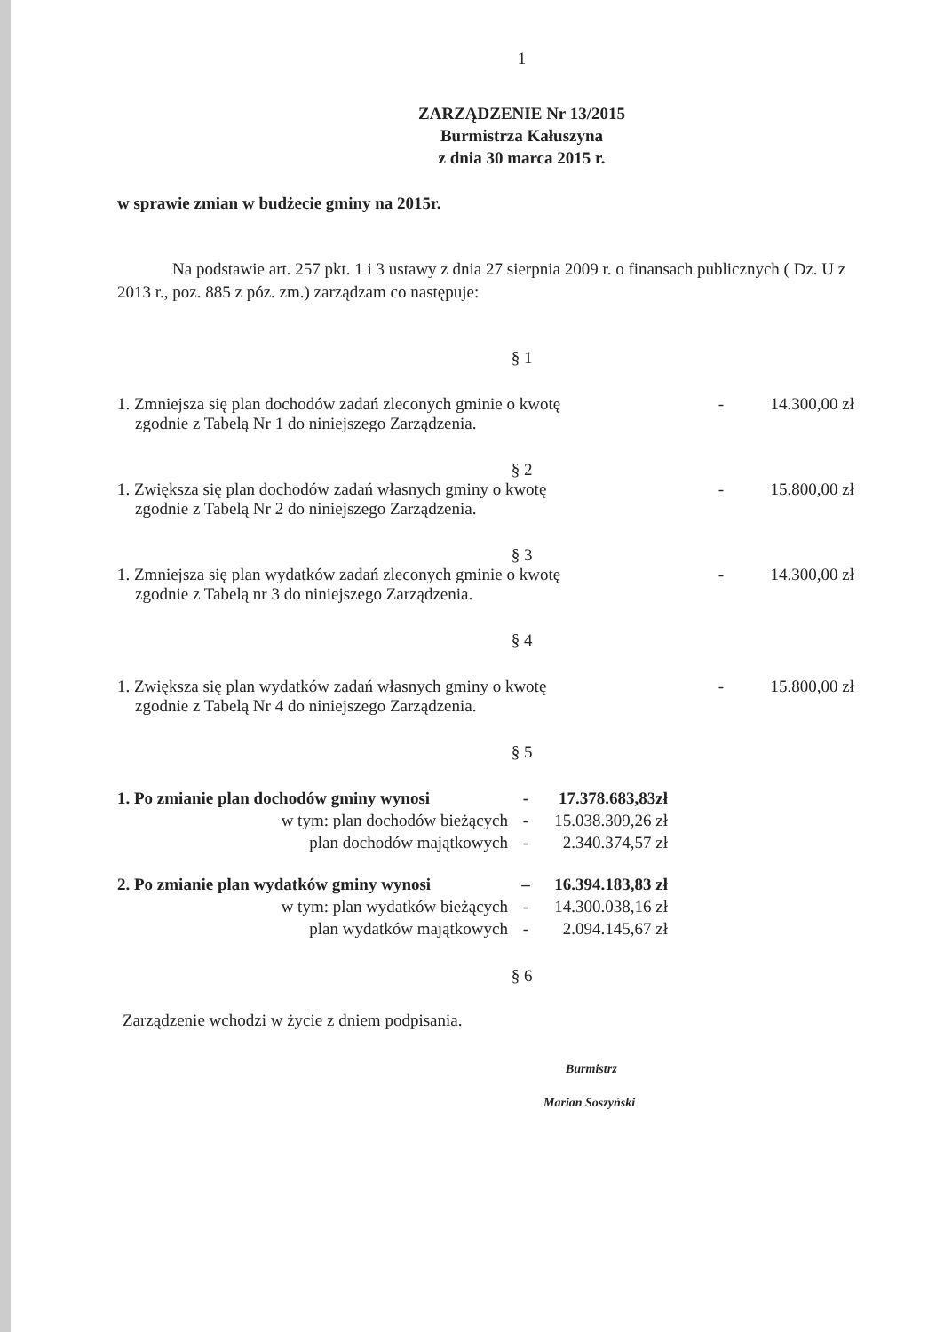1
ZARZĄDZENIE Nr 13/2015
Burmistrza Kałuszyna
z dnia 30 marca 2015 r.
w sprawie zmian w budżecie gminy na 2015r.
Na podstawie art. 257 pkt. 1 i 3 ustawy z dnia 27 sierpnia 2009 r. o finansach publicznych ( Dz. U z 2013 r., poz. 885 z póz. zm.) zarządzam co następuje:
§ 1
1. Zmniejsza się plan dochodów zadań zleconych gminie o kwotę
zgodnie z Tabelą Nr 1 do niniejszego Zarządzenia.
- 14.300,00 zł
§ 2
1. Zwiększa się plan dochodów zadań własnych gminy o kwotę
zgodnie z Tabelą Nr 2 do niniejszego Zarządzenia.
- 15.800,00 zł
§ 3
1. Zmniejsza się plan wydatków zadań zleconych gminie o kwotę
zgodnie z Tabelą nr 3 do niniejszego Zarządzenia.
- 14.300,00 zł
§ 4
1. Zwiększa się plan wydatków zadań własnych gminy o kwotę
zgodnie z Tabelą Nr 4 do niniejszego Zarządzenia.
- 15.800,00 zł
§ 5
1. Po zmianie plan dochodów gminy wynosi
- 17.378.683,83zł
w tym: plan dochodów bieżących - 15.038.309,26 zł
plan dochodów majątkowych - 2.340.374,57 zł
2. Po zmianie plan wydatków gminy wynosi
– 16.394.183,83 zł
w tym: plan wydatków bieżących - 14.300.038,16 zł
plan wydatków majątkowych - 2.094.145,67 zł
§ 6
Zarządzenie wchodzi w życie z dniem podpisania.
Burmistrz
Marian Soszyński